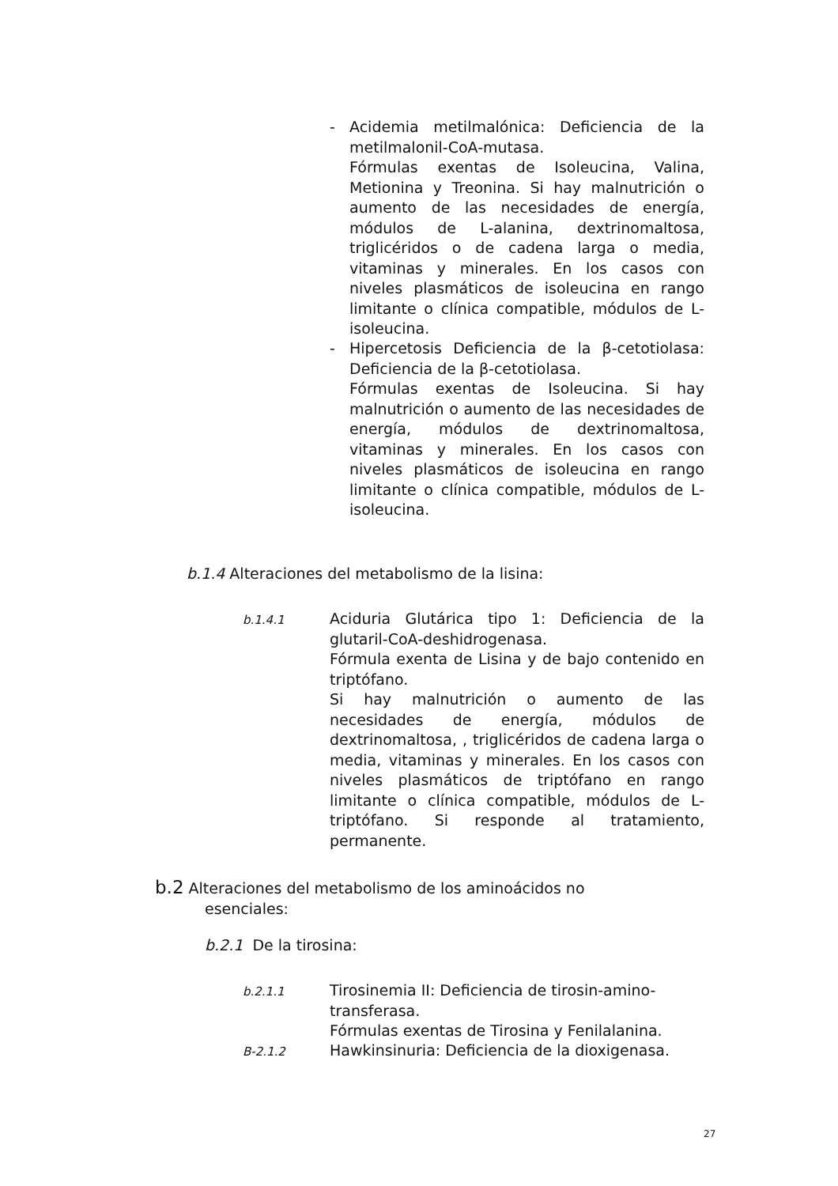-
Acidemia metilmalónica: Deficiencia de la metilmalonil-CoA-mutasa.
Fórmulas exentas de Isoleucina, Valina, Metionina y Treonina. Si hay malnutrición o aumento de las necesidades de energía, módulos de L-alanina, dextrinomaltosa, triglicéridos o de cadena larga o media, vitaminas y minerales. En los casos con niveles plasmáticos de isoleucina en rango limitante o clínica compatible, módulos de L-isoleucina.
-
Hipercetosis Deficiencia de la β-cetotiolasa: Deficiencia de la β-cetotiolasa.
Fórmulas exentas de Isoleucina. Si hay malnutrición o aumento de las necesidades de energía, módulos de dextrinomaltosa, vitaminas y minerales. En los casos con niveles plasmáticos de isoleucina en rango limitante o clínica compatible, módulos de L-isoleucina.
b.1.4 Alteraciones del metabolismo de la lisina:
b.1.4.1
Aciduria Glutárica tipo 1: Deficiencia de la glutaril-CoA-deshidrogenasa.
Fórmula exenta de Lisina y de bajo contenido en triptófano.
Si hay malnutrición o aumento de las necesidades de energía, módulos de dextrinomaltosa, , triglicéridos de cadena larga o media, vitaminas y minerales. En los casos con niveles plasmáticos de triptófano en rango limitante o clínica compatible, módulos de L-triptófano. Si responde al tratamiento, permanente.
b.2 Alteraciones del metabolismo de los aminoácidos no
esenciales:
b.2.1 De la tirosina:
b.2.1.1
Tirosinemia II: Deficiencia de tirosin-amino-transferasa.
Fórmulas exentas de Tirosina y Fenilalanina.
B-2.1.2
Hawkinsinuria: Deficiencia de la dioxigenasa.
27